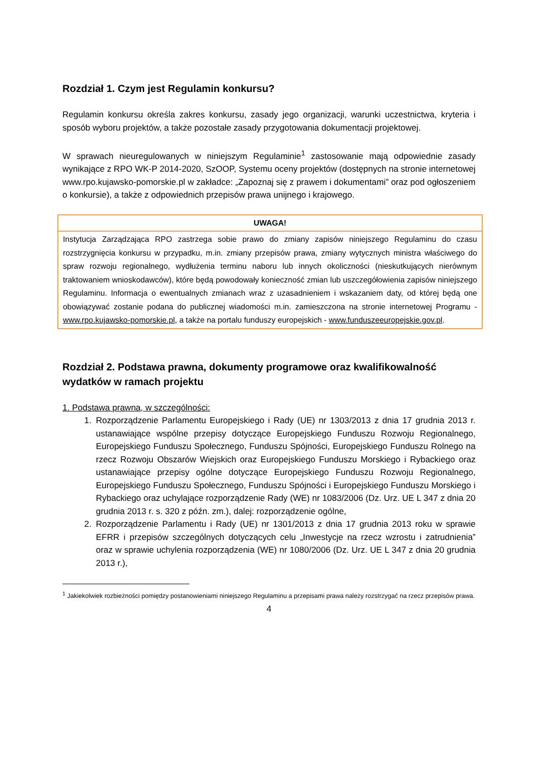Rozdział 1. Czym jest Regulamin konkursu?
Regulamin konkursu określa zakres konkursu, zasady jego organizacji, warunki uczestnictwa, kryteria i sposób wyboru projektów, a także pozostałe zasady przygotowania dokumentacji projektowej.
W sprawach nieuregulowanych w niniejszym Regulaminie<sup>1</sup> zastosowanie mają odpowiednie zasady wynikające z RPO WK-P 2014-2020, SzOOP, Systemu oceny projektów (dostępnych na stronie internetowej www.rpo.kujawsko-pomorskie.pl w zakładce: „Zapoznaj się z prawem i dokumentami” oraz pod ogłoszeniem o konkursie), a także z odpowiednich przepisów prawa unijnego i krajowego.
| UWAGA! |
| --- |
| Instytucja Zarządzająca RPO zastrzega sobie prawo do zmiany zapisów niniejszego Regulaminu do czasu rozstrzygnięcia konkursu w przypadku, m.in. zmiany przepisów prawa, zmiany wytycznych ministra właściwego do spraw rozwoju regionalnego, wydłużenia terminu naboru lub innych okoliczności (nieskutkujących nierównym traktowaniem wnioskodawców), które będą powodowały konieczność zmian lub uszczegółowienia zapisów niniejszego Regulaminu. Informacja o ewentualnych zmianach wraz z uzasadnieniem i wskazaniem daty, od której będą one obowiązywać zostanie podana do publicznej wiadomości m.in. zamieszczona na stronie internetowej Programu - www.rpo.kujawsko-pomorskie.pl , a także na portalu funduszy europejskich - www.funduszeeuropejskie.gov.pl . |
Rozdział 2. Podstawa prawna, dokumenty programowe oraz kwalifikowalność wydatków w ramach projektu
1. Podstawa prawna, w szczególności:
1. Rozporządzenie Parlamentu Europejskiego i Rady (UE) nr 1303/2013 z dnia 17 grudnia 2013 r. ustanawiające wspólne przepisy dotyczące Europejskiego Funduszu Rozwoju Regionalnego, Europejskiego Funduszu Społecznego, Funduszu Spójności, Europejskiego Funduszu Rolnego na rzecz Rozwoju Obszarów Wiejskich oraz Europejskiego Funduszu Morskiego i Rybackiego oraz ustanawiające przepisy ogólne dotyczące Europejskiego Funduszu Rozwoju Regionalnego, Europejskiego Funduszu Społecznego, Funduszu Spójności i Europejskiego Funduszu Morskiego i Rybackiego oraz uchylające rozporządzenie Rady (WE) nr 1083/2006 (Dz. Urz. UE L 347 z dnia 20 grudnia 2013 r. s. 320 z późn. zm.), dalej: rozporządzenie ogólne,
2. Rozporządzenie Parlamentu i Rady (UE) nr 1301/2013 z dnia 17 grudnia 2013 roku w sprawie EFRR i przepisów szczególnych dotyczących celu „Inwestycje na rzecz wzrostu i zatrudnienia” oraz w sprawie uchylenia rozporządzenia (WE) nr 1080/2006 (Dz. Urz. UE L 347 z dnia 20 grudnia 2013 r.),
<sup>1</sup> Jakiekolwiek rozbieżności pomiędzy postanowieniami niniejszego Regulaminu a przepisami prawa należy rozstrzygać na rzecz przepisów prawa.
4